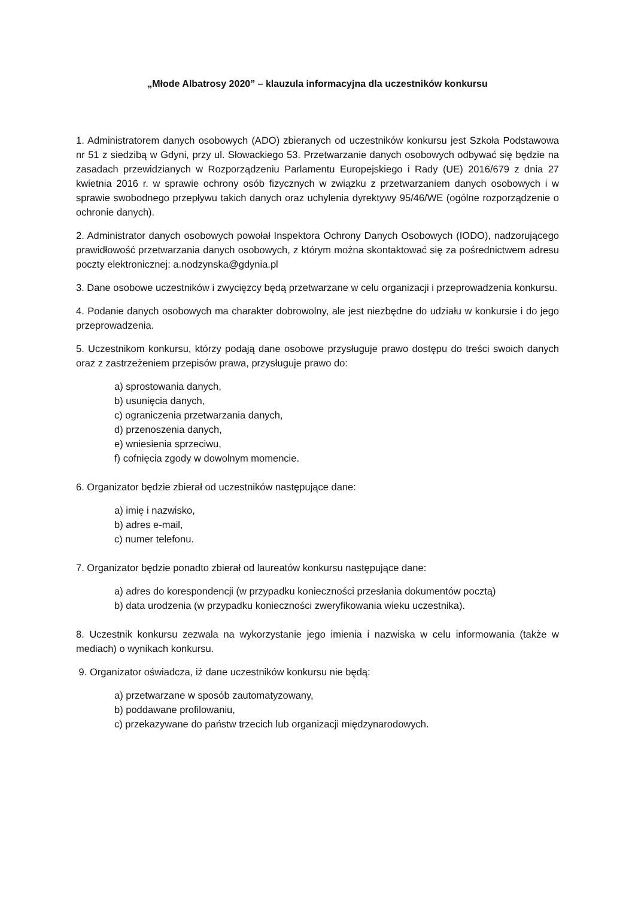„Młode Albatrosy 2020” – klauzula informacyjna dla uczestników konkursu
1. Administratorem danych osobowych (ADO) zbieranych od uczestników konkursu jest Szkoła Podstawowa nr 51 z siedzibą w Gdyni, przy ul. Słowackiego 53. Przetwarzanie danych osobowych odbywać się będzie na zasadach przewidzianych w Rozporządzeniu Parlamentu Europejskiego i Rady (UE) 2016/679 z dnia 27 kwietnia 2016 r. w sprawie ochrony osób fizycznych w związku z przetwarzaniem danych osobowych i w sprawie swobodnego przepływu takich danych oraz uchylenia dyrektywy 95/46/WE (ogólne rozporządzenie o ochronie danych).
2. Administrator danych osobowych powołał Inspektora Ochrony Danych Osobowych (IODO), nadzorującego prawidłowość przetwarzania danych osobowych, z którym można skontaktować się za pośrednictwem adresu poczty elektronicznej: a.nodzynska@gdynia.pl
3. Dane osobowe uczestników i zwycięzcy będą przetwarzane w celu organizacji i przeprowadzenia konkursu.
4. Podanie danych osobowych ma charakter dobrowolny, ale jest niezbędne do udziału w konkursie i do jego przeprowadzenia.
5. Uczestnikom konkursu, którzy podają dane osobowe przysługuje prawo dostępu do treści swoich danych oraz z zastrzeżeniem przepisów prawa, przysługuje prawo do:
a) sprostowania danych,
b) usunięcia danych,
c) ograniczenia przetwarzania danych,
d) przenoszenia danych,
e) wniesienia sprzeciwu,
f) cofnięcia zgody w dowolnym momencie.
6. Organizator będzie zbierał od uczestników następujące dane:
a) imię i nazwisko,
b) adres e-mail,
c) numer telefonu.
7. Organizator będzie ponadto zbierał od laureatów konkursu następujące dane:
a) adres do korespondencji (w przypadku konieczności przesłania dokumentów pocztą)
b) data urodzenia (w przypadku konieczności zweryfikowania wieku uczestnika).
8. Uczestnik konkursu zezwala na wykorzystanie jego imienia i nazwiska w celu informowania (także w mediach) o wynikach konkursu.
9. Organizator oświadcza, iż dane uczestników konkursu nie będą:
a) przetwarzane w sposób zautomatyzowany,
b) poddawane profilowaniu,
c) przekazywane do państw trzecich lub organizacji międzynarodowych.